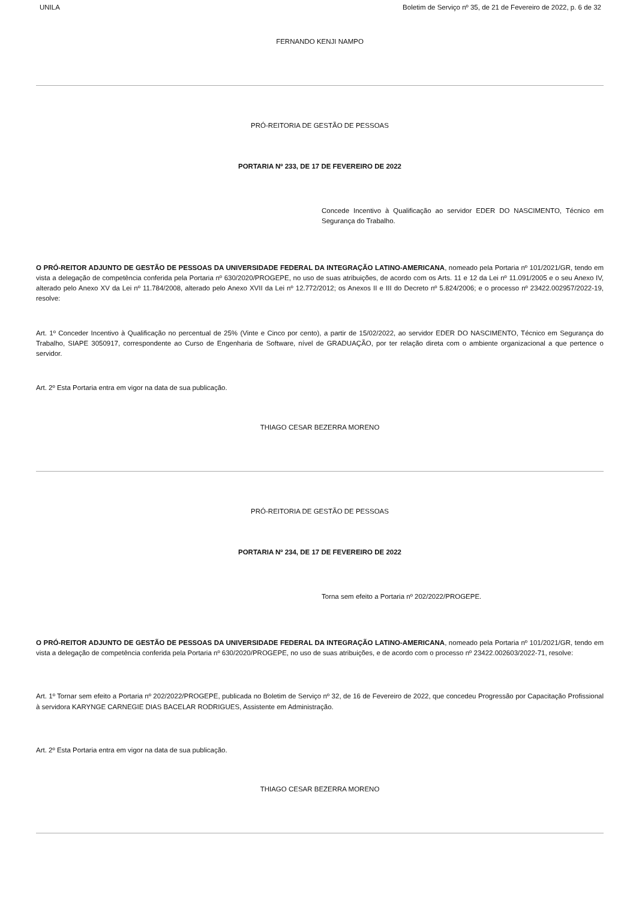UNILA Boletim de Serviço nº 35, de 21 de Fevereiro de 2022, p. 6 de 32
FERNANDO KENJI NAMPO
PRÓ-REITORIA DE GESTÃO DE PESSOAS
PORTARIA Nº 233, DE 17 DE FEVEREIRO DE 2022
Concede Incentivo à Qualificação ao servidor EDER DO NASCIMENTO, Técnico em Segurança do Trabalho.
O PRÓ-REITOR ADJUNTO DE GESTÃO DE PESSOAS DA UNIVERSIDADE FEDERAL DA INTEGRAÇÃO LATINO-AMERICANA, nomeado pela Portaria nº 101/2021/GR, tendo em vista a delegação de competência conferida pela Portaria nº 630/2020/PROGEPE, no uso de suas atribuições, de acordo com os Arts. 11 e 12 da Lei nº 11.091/2005 e o seu Anexo IV, alterado pelo Anexo XV da Lei nº 11.784/2008, alterado pelo Anexo XVII da Lei nº 12.772/2012; os Anexos II e III do Decreto nº 5.824/2006; e o processo nº 23422.002957/2022-19, resolve:
Art. 1º Conceder Incentivo à Qualificação no percentual de 25% (Vinte e Cinco por cento), a partir de 15/02/2022, ao servidor EDER DO NASCIMENTO, Técnico em Segurança do Trabalho, SIAPE 3050917, correspondente ao Curso de Engenharia de Software, nível de GRADUAÇÃO, por ter relação direta com o ambiente organizacional a que pertence o servidor.
Art. 2º Esta Portaria entra em vigor na data de sua publicação.
THIAGO CESAR BEZERRA MORENO
PRÓ-REITORIA DE GESTÃO DE PESSOAS
PORTARIA Nº 234, DE 17 DE FEVEREIRO DE 2022
Torna sem efeito a Portaria nº 202/2022/PROGEPE.
O PRÓ-REITOR ADJUNTO DE GESTÃO DE PESSOAS DA UNIVERSIDADE FEDERAL DA INTEGRAÇÃO LATINO-AMERICANA, nomeado pela Portaria nº 101/2021/GR, tendo em vista a delegação de competência conferida pela Portaria nº 630/2020/PROGEPE, no uso de suas atribuições, e de acordo com o processo nº 23422.002603/2022-71, resolve:
Art. 1º Tornar sem efeito a Portaria nº 202/2022/PROGEPE, publicada no Boletim de Serviço nº 32, de 16 de Fevereiro de 2022, que concedeu Progressão por Capacitação Profissional à servidora KARYNGE CARNEGIE DIAS BACELAR RODRIGUES, Assistente em Administração.
Art. 2º Esta Portaria entra em vigor na data de sua publicação.
THIAGO CESAR BEZERRA MORENO